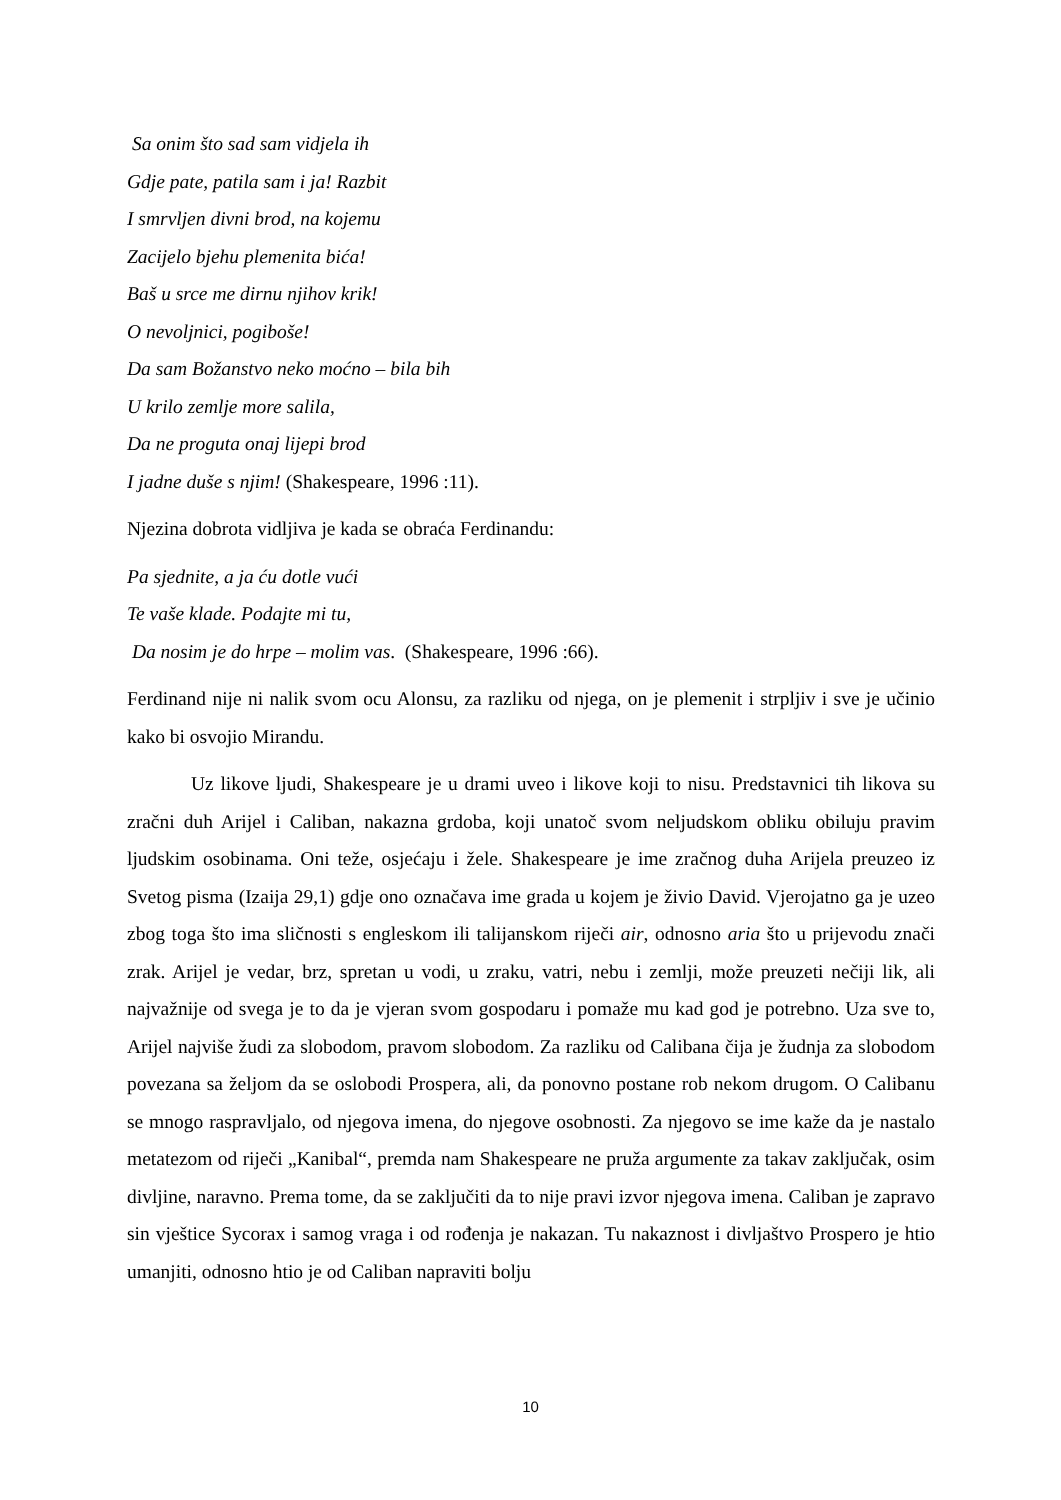Sa onim što sad sam vidjela ih
Gdje pate, patila sam i ja! Razbit
I smrvljen divni brod, na kojemu
Zacijelo bjehu plemenita bića!
Baš u srce me dirnu njihov krik!
O nevoljnici, pogiboše!
Da sam Božanstvo neko moćno – bila bih
U krilo zemlje more salila,
Da ne proguta onaj lijepi brod
I jadne duše s njim! (Shakespeare, 1996 :11).
Njezina dobrota vidljiva je kada se obraća Ferdinandu:
Pa sjednite, a ja ću dotle vući
Te vaše klade. Podajte mi tu,
Da nosim je do hrpe – molim vas. (Shakespeare, 1996 :66).
Ferdinand nije ni nalik svom ocu Alonsu, za razliku od njega, on je plemenit i strpljiv i sve je učinio kako bi osvojio Mirandu.
Uz likove ljudi, Shakespeare je u drami uveo i likove koji to nisu. Predstavnici tih likova su zračni duh Arijel i Caliban, nakazna grdoba, koji unatoč svom neljudskom obliku obiluju pravim ljudskim osobinama. Oni teže, osjećaju i žele. Shakespeare je ime zračnog duha Arijela preuzeo iz Svetog pisma (Izaija 29,1) gdje ono označava ime grada u kojem je živio David. Vjerojatno ga je uzeo zbog toga što ima sličnosti s engleskom ili talijanskom riječi air, odnosno aria što u prijevodu znači zrak. Arijel je vedar, brz, spretan u vodi, u zraku, vatri, nebu i zemlji, može preuzeti nečiji lik, ali najvažnije od svega je to da je vjeran svom gospodaru i pomaže mu kad god je potrebno. Uza sve to, Arijel najviše žudi za slobodom, pravom slobodom. Za razliku od Calibana čija je žudnja za slobodom povezana sa željom da se oslobodi Prospera, ali, da ponovno postane rob nekom drugom. O Calibanu se mnogo raspravljalo, od njegova imena, do njegove osobnosti. Za njegovo se ime kaže da je nastalo metatezom od riječi „Kanibal“, premda nam Shakespeare ne pruža argumente za takav zaključak, osim divljine, naravno. Prema tome, da se zaključiti da to nije pravi izvor njegova imena. Caliban je zapravo sin vještice Sycorax i samog vraga i od rođenja je nakazan. Tu nakaznost i divljaštvo Prospero je htio umanjiti, odnosno htio je od Caliban napraviti bolju
10